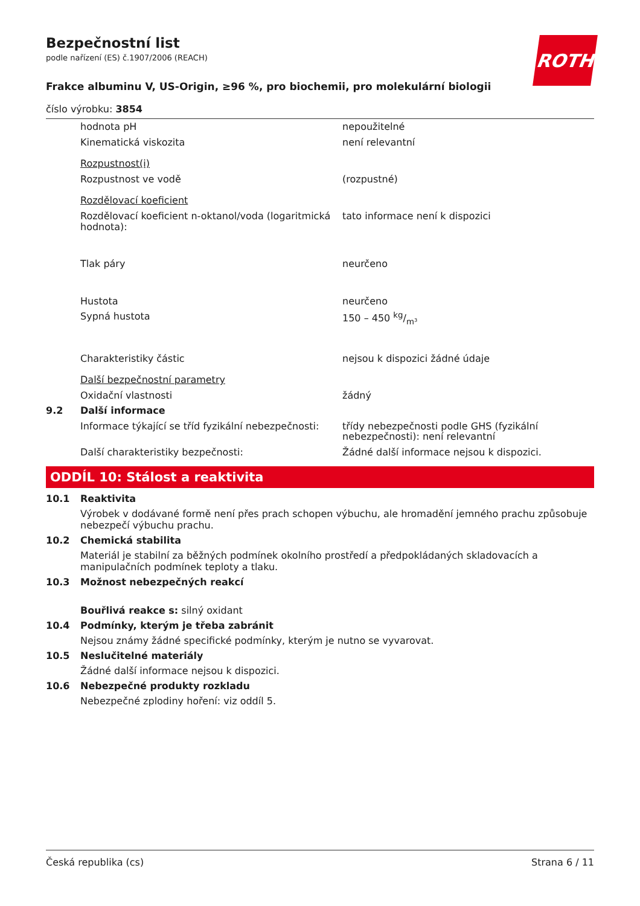ROTH
Bezpečnostní list
podle nařízení (ES) č.1907/2006 (REACH)
Frakce albuminu V, US-Origin, ≥96 %, pro biochemii, pro molekulární biologii
číslo výrobku: 3854
| | hodnota pH | nepoužitelné |
| | Kinematická viskozita | není relevantní |
| | Rozpustnost(i) | |
| | Rozpustnost ve vodě | (rozpustné) |
| | Rozdělovací koeficient | |
| | Rozdělovací koeficient n-oktanol/voda (logaritmická hodnota): | tato informace není k dispozici |
| | Tlak páry | neurčeno |
| | Hustota | neurčeno |
| | Sypná hustota | 150 – 450 kg/m³ |
| | Charakteristiky částic | nejsou k dispozici žádné údaje |
| | Další bezpečnostní parametry | |
| | Oxidační vlastnosti | žádný |
| 9.2 | Další informace | |
| | Informace týkající se tříd fyzikální nebezpečnosti: | třídy nebezpečnosti podle GHS (fyzikální nebezpečnosti): není relevantní |
| | Další charakteristiky bezpečnosti: | Žádné další informace nejsou k dispozici. |
ODDÍL 10: Stálost a reaktivita
10.1 Reaktivita
Výrobek v dodávané formě není přes prach schopen výbuchu, ale hromadění jemného prachu způsobuje nebezpečí výbuchu prachu.
10.2 Chemická stabilita
Materiál je stabilní za běžných podmínek okolního prostředí a předpokládaných skladovacích a manipulačních podmínek teploty a tlaku.
10.3 Možnost nebezpečných reakcí
Bouřlivá reakce s: silný oxidant
10.4 Podmínky, kterým je třeba zabránit
Nejsou známy žádné specifické podmínky, kterým je nutno se vyvarovat.
10.5 Neslučitelné materiály
Žádné další informace nejsou k dispozici.
10.6 Nebezpečné produkty rozkladu
Nebezpečné zplodiny hoření: viz oddíl 5.
Česká republika (cs) Strana 6 / 11